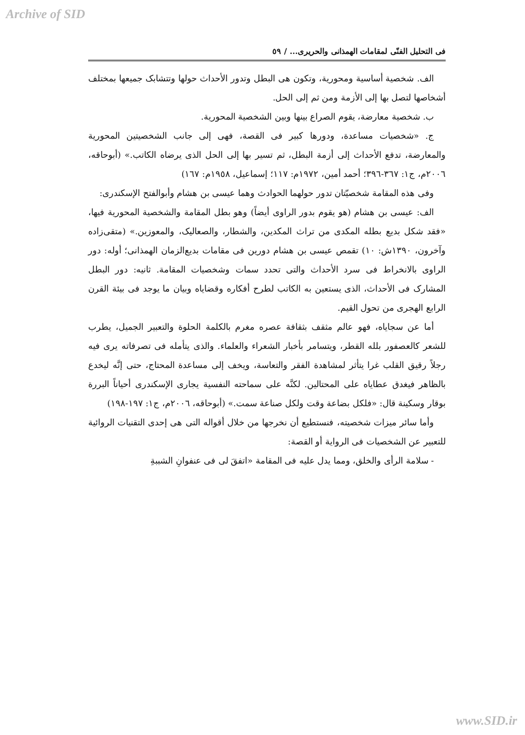Archive of SID
فی التحلیل الفنّی لمقامات الهمذانی والحریری... / ٥٩
الف. شخصیة أساسیة ومحوریة، وتکون هی البطل وتدور الأحداث حولها وتتشابک جمیعها بمختلف أشخاصها لتصل بها إلی الأزمة ومن ثم إلی الحل.
ب. شخصیة معارضة، یقوم الصراع بینها وبین الشخصیة المحوریة.
ج. «شخصیات مساعدة، ودورها کبیر فی القصة، فهی إلی جانب الشخصیتین المحوریة والمعارضة، تدفع الأحداث إلی أزمة البطل، ثم تسیر بها إلی الحل الذی یرضاه الکاتب.» (أبوحاقه، ٢٠٠٦م، ج١: ٣٦٧-٣٩٦؛ أحمد أمین، ١٩٧٢م: ١١٧؛ إسماعیل، ١٩٥٨م: ١٦٧)
وفی هذه المقامة شخصیّتان تدور حولهما الحوادث وهما عیسی بن هشام وأبوالفتح الإسکندری:
الف: عیسی بن هشام (هو یقوم بدور الراوی أیضاً) وهو بطل المقامة والشخصیة المحوریة فیها، «فقد شکل بدیع بطله المکدی من تراث المکدین، والشطار، والصعالیک، والمعوزین.» (متقی‌زاده وآخرون، ١٣٩٠ش: ١٠) تقمص عیسی بن هشام دورین فی مقامات بدیع‌الزمان الهمذانی؛ أوله: دور الراوی بالانخراط فی سرد الأحداث والتی تحدد سمات وشخصیات المقامة. ثانیه: دور البطل المشارک فی الأحداث، الذی یستعین به الکاتب لطرح أفکاره وقضایاه وبیان ما یوجد فی بیئة القرن الرابع الهجری من تحول القیم.
أما عن سجایاه، فهو عالم مثقف بثقافة عصره مغرم بالکلمة الحلوة والتعبیر الجمیل، یطرب للشعر کالعصفور بلله القطر، ویتسامر بأخبار الشعراء والعلماء. والذی یتأمله فی تصرفاته یری فیه رجلاً رقیق القلب غرا یتأثر لمشاهدة الفقر والتعاسة، ویخف إلی مساعدة المحتاج، حتی إنَّه لیخدع بالظاهر فیغدق عطایاه علی المحتالین. لکنَّه علی سماحته النفسیة یجاری الإسکندری أحیاناً البررة بوقار وسکینة قال: «فلکل بضاعة وقت ولکل صناعة سمت.» (أبوحاقه، ٢٠٠٦م، ج١: ١٩٧-١٩٨)
وأما سائر میزات شخصیته، فنستطیع أن نخرجها من خلال أقواله التی هی إحدی التقنیات الروائیة للتعبیر عن الشخصیات فی الروایة أو القصة:
- سلامة الرأی والخلق، ومما یدل علیه فی المقامة «اتفقَ لی فی عنفوانِ الشببةِ
www.SID.ir